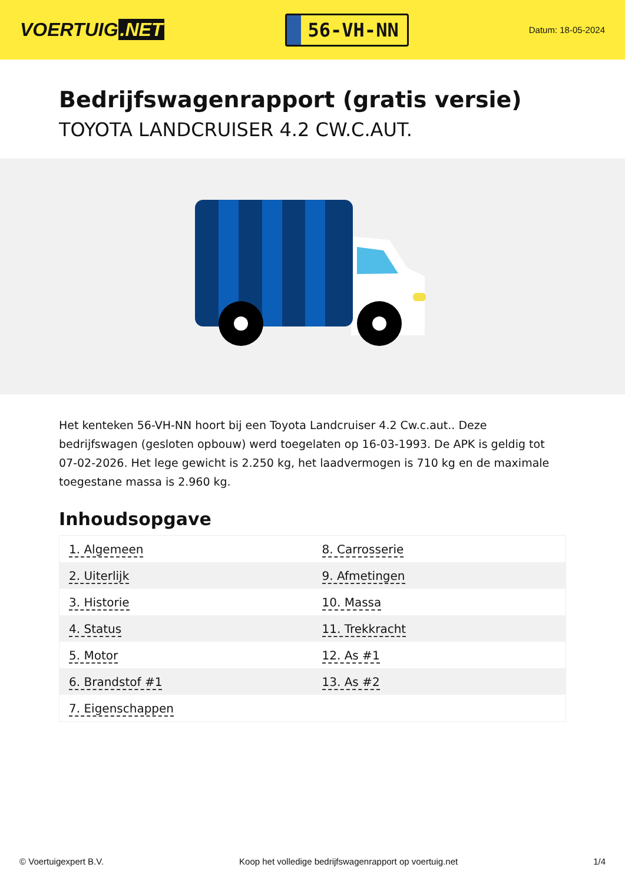VOERTUIG.NET
56-VH-NN
Datum: 18-05-2024
Bedrijfswagenrapport (gratis versie)
TOYOTA LANDCRUISER 4.2 CW.C.AUT.
Het kenteken 56-VH-NN hoort bij een Toyota Landcruiser 4.2 Cw.c.aut.. Deze bedrijfswagen (gesloten opbouw) werd toegelaten op 16-03-1993. De APK is geldig tot 07-02-2026. Het lege gewicht is 2.250 kg, het laadvermogen is 710 kg en de maximale toegestane massa is 2.960 kg.
Inhoudsopgave
| 1. Algemeen | 8. Carrosserie |
| 2. Uiterlijk | 9. Afmetingen |
| 3. Historie | 10. Massa |
| 4. Status | 11. Trekkracht |
| 5. Motor | 12. As #1 |
| 6. Brandstof #1 | 13. As #2 |
| 7. Eigenschappen | |
© Voertuigexpert B.V. Koop het volledige bedrijfswagenrapport op voertuig.net 1/4